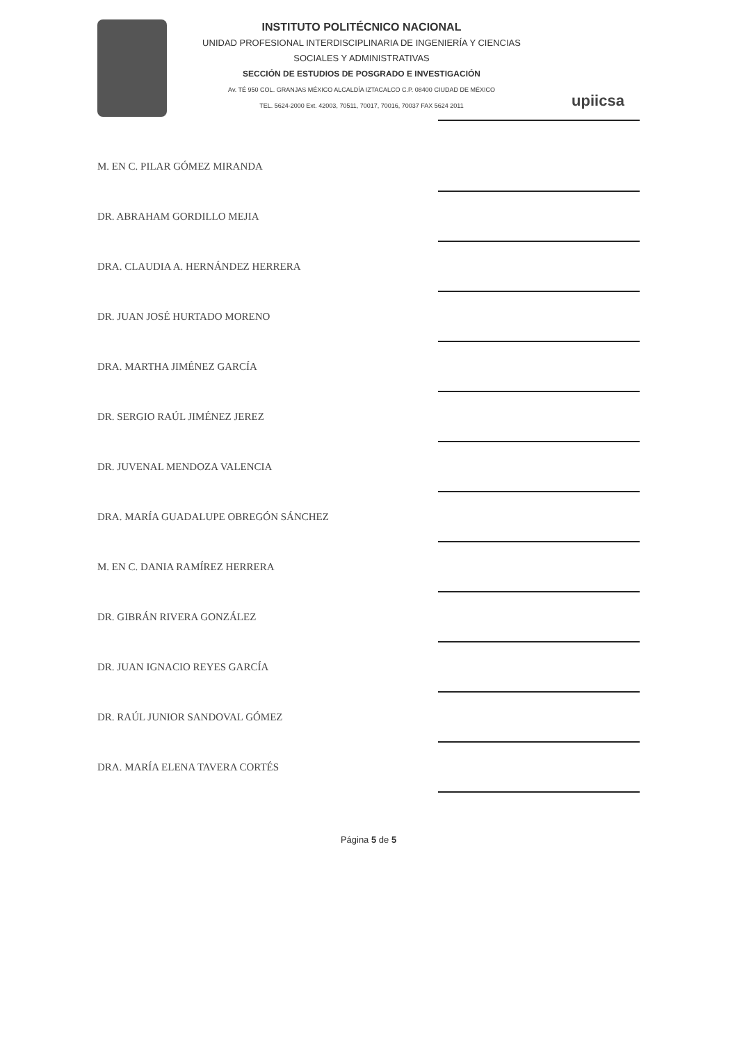INSTITUTO POLITÉCNICO NACIONAL
UNIDAD PROFESIONAL INTERDISCIPLINARIA DE INGENIERÍA Y CIENCIAS
SOCIALES Y ADMINISTRATIVAS
SECCIÓN DE ESTUDIOS DE POSGRADO E INVESTIGACIÓN
Av. TÉ 950 COL. GRANJAS MÉXICO ALCALDÍA IZTACALCO C.P. 08400 CIUDAD DE MÉXICO
TEL. 5624-2000 Ext. 42003, 70511, 70017, 70016, 70037 FAX 5624 2011
upiicsa
M. EN C. PILAR GÓMEZ MIRANDA
DR. ABRAHAM GORDILLO MEJIA
DRA. CLAUDIA A. HERNÁNDEZ HERRERA
DR. JUAN JOSÉ HURTADO MORENO
DRA. MARTHA JIMÉNEZ GARCÍA
DR. SERGIO RAÚL JIMÉNEZ JEREZ
DR. JUVENAL MENDOZA VALENCIA
DRA. MARÍA GUADALUPE OBREGÓN SÁNCHEZ
M. EN C. DANIA RAMÍREZ HERRERA
DR. GIBRÁN RIVERA GONZÁLEZ
DR. JUAN IGNACIO REYES GARCÍA
DR. RAÚL JUNIOR SANDOVAL GÓMEZ
DRA. MARÍA ELENA TAVERA CORTÉS
Página 5 de 5